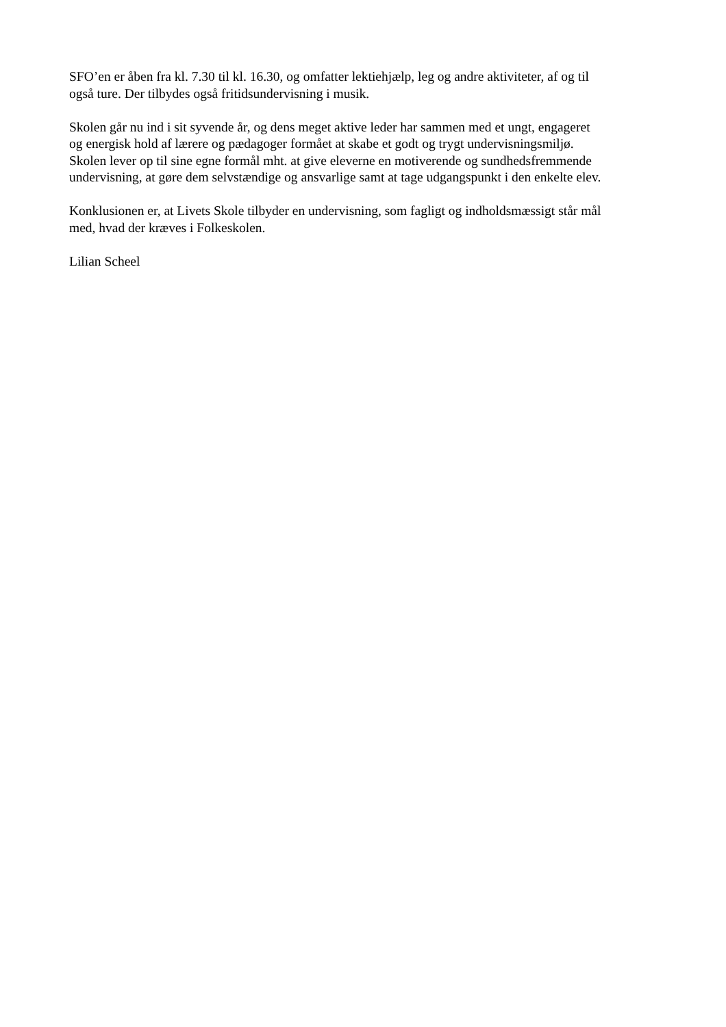SFO’en er åben fra kl. 7.30 til kl. 16.30, og omfatter lektiehjælp, leg og andre aktiviteter, af og til
også ture. Der tilbydes også fritidsundervisning i musik.
Skolen går nu ind i sit syvende år, og dens meget aktive leder har sammen med et ungt, engageret
og energisk hold af lærere og pædagoger formået at skabe et godt og trygt undervisningsmiljø.
Skolen lever op til sine egne formål mht. at give eleverne en motiverende og sundhedsfremmende
undervisning, at gøre dem selvstændige og ansvarlige samt at tage udgangspunkt i den enkelte elev.
Konklusionen er, at Livets Skole tilbyder en undervisning, som fagligt og indholdsmæssigt står mål
med, hvad der kræves i Folkeskolen.
Lilian Scheel